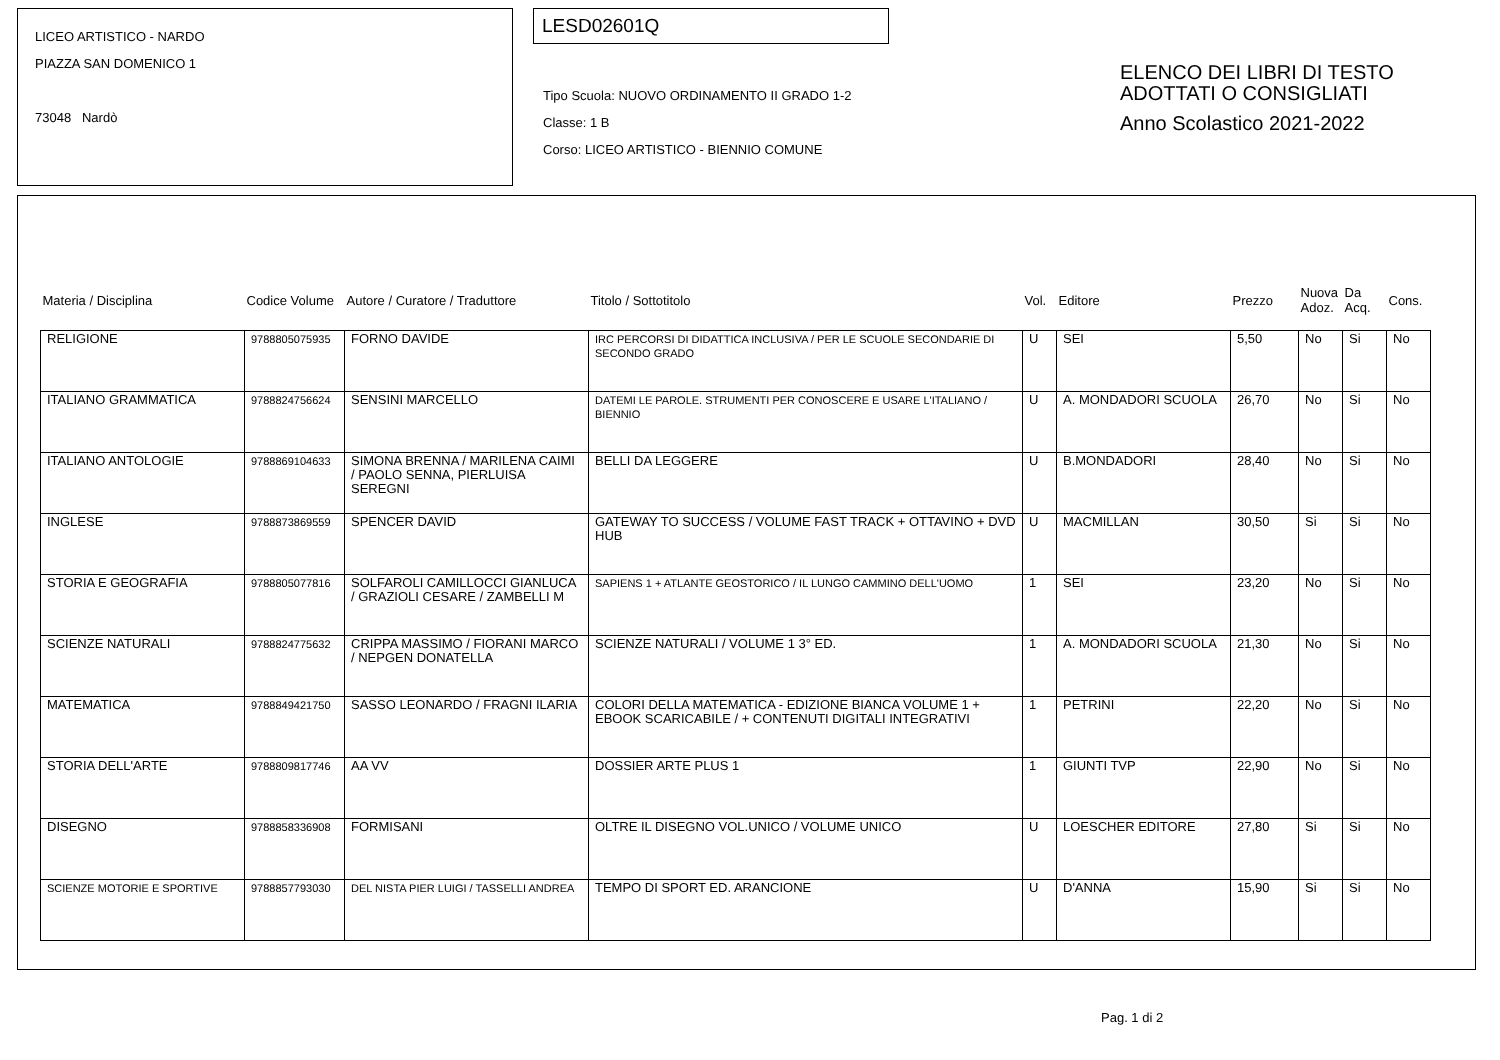LICEO ARTISTICO - NARDO
PIAZZA SAN DOMENICO 1
73048 Nardò
LESD02601Q
Tipo Scuola: NUOVO ORDINAMENTO II GRADO 1-2
Classe: 1 B
Corso: LICEO ARTISTICO - BIENNIO COMUNE
ELENCO DEI LIBRI DI TESTO
ADOTTATI O CONSIGLIATI
Anno Scolastico 2021-2022
| Materia / Disciplina | Codice Volume | Autore / Curatore / Traduttore | Titolo / Sottotitolo | Vol. | Editore | Prezzo | Nuova Adoz. | Da Acq. | Cons. |
| --- | --- | --- | --- | --- | --- | --- | --- | --- | --- |
| RELIGIONE | 9788805075935 | FORNO DAVIDE | IRC PERCORSI DI DIDATTICA INCLUSIVA / PER LE SCUOLE SECONDARIE DI SECONDO GRADO | U | SEI | 5,50 | No | Si | No |
| ITALIANO GRAMMATICA | 9788824756624 | SENSINI MARCELLO | DATEMI LE PAROLE. STRUMENTI PER CONOSCERE E USARE L'ITALIANO / BIENNIO | U | A. MONDADORI SCUOLA | 26,70 | No | Si | No |
| ITALIANO ANTOLOGIE | 9788869104633 | SIMONA BRENNA / MARILENA CAIMI / PAOLO SENNA, PIERLUISA SEREGNI | BELLI DA LEGGERE | U | B.MONDADORI | 28,40 | No | Si | No |
| INGLESE | 9788873869559 | SPENCER DAVID | GATEWAY TO SUCCESS / VOLUME FAST TRACK + OTTAVINO + DVD HUB | U | MACMILLAN | 30,50 | Si | Si | No |
| STORIA E GEOGRAFIA | 9788805077816 | SOLFAROLI CAMILLOCCI GIANLUCA / GRAZIOLI CESARE / ZAMBELLI M | SAPIENS 1 + ATLANTE GEOSTORICO / IL LUNGO CAMMINO DELL'UOMO | 1 | SEI | 23,20 | No | Si | No |
| SCIENZE NATURALI | 9788824775632 | CRIPPA MASSIMO / FIORANI MARCO / NEPGEN DONATELLA | SCIENZE NATURALI / VOLUME 1 3° ED. | 1 | A. MONDADORI SCUOLA | 21,30 | No | Si | No |
| MATEMATICA | 9788849421750 | SASSO LEONARDO / FRAGNI ILARIA | COLORI DELLA MATEMATICA - EDIZIONE BIANCA VOLUME 1 + EBOOK SCARICABILE / + CONTENUTI DIGITALI INTEGRATIVI | 1 | PETRINI | 22,20 | No | Si | No |
| STORIA DELL'ARTE | 9788809817746 | AA VV | DOSSIER ARTE PLUS 1 | 1 | GIUNTI TVP | 22,90 | No | Si | No |
| DISEGNO | 9788858336908 | FORMISANI | OLTRE IL DISEGNO VOL.UNICO / VOLUME UNICO | U | LOESCHER EDITORE | 27,80 | Si | Si | No |
| SCIENZE MOTORIE E SPORTIVE | 9788857793030 | DEL NISTA PIER LUIGI / TASSELLI ANDREA | TEMPO DI SPORT ED. ARANCIONE | U | D'ANNA | 15,90 | Si | Si | No |
Pag. 1 di 2